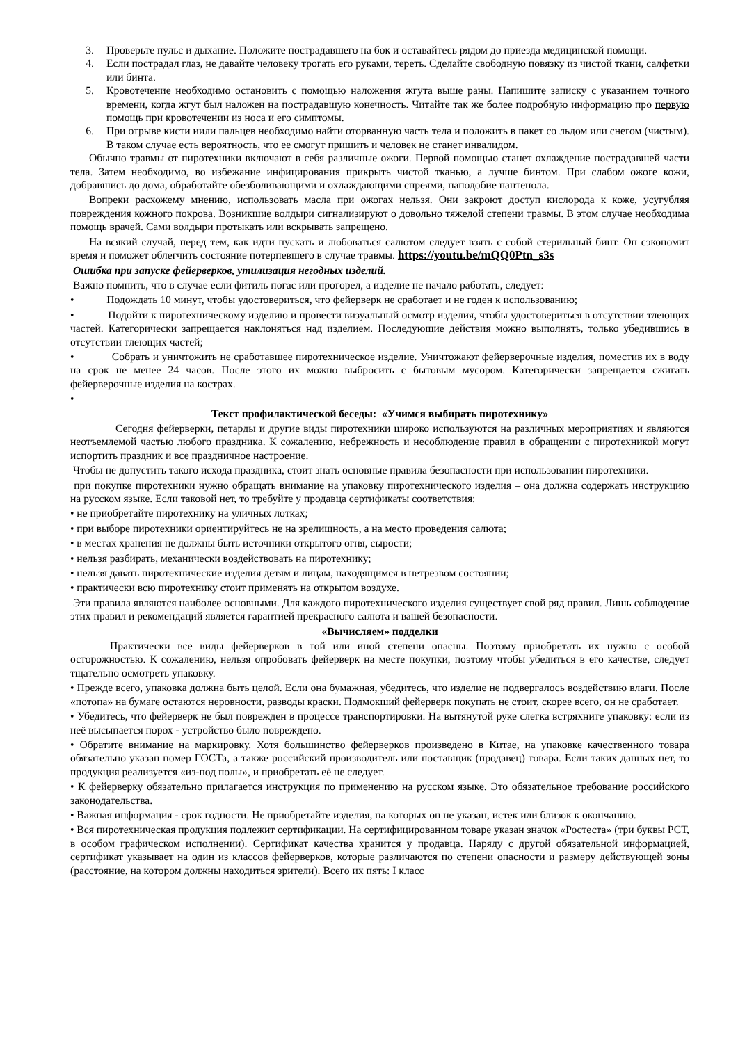3. Проверьте пульс и дыхание. Положите пострадавшего на бок и оставайтесь рядом до приезда медицинской помощи.
4. Если пострадал глаз, не давайте человеку трогать его руками, тереть. Сделайте свободную повязку из чистой ткани, салфетки или бинта.
5. Кровотечение необходимо остановить с помощью наложения жгута выше раны. Напишите записку с указанием точного времени, когда жгут был наложен на пострадавшую конечность. Читайте так же более подробную информацию про первую помощь при кровотечении из носа и его симптомы.
6. При отрыве кисти иили пальцев необходимо найти оторванную часть тела и положить в пакет со льдом или снегом (чистым). В таком случае есть вероятность, что ее смогут пришить и человек не станет инвалидом.
Обычно травмы от пиротехники включают в себя различные ожоги. Первой помощью станет охлаждение пострадавшей части тела. Затем необходимо, во избежание инфицирования прикрыть чистой тканью, а лучше бинтом. При слабом ожоге кожи, добравшись до дома, обработайте обезболивающими и охлаждающими спреями, наподобие пантенола.
Вопреки расхожему мнению, использовать масла при ожогах нельзя. Они закроют доступ кислорода к коже, усугубляя повреждения кожного покрова. Возникшие волдыри сигнализируют о довольно тяжелой степени травмы. В этом случае необходима помощь врачей. Сами волдыри протыкать или вскрывать запрещено.
На всякий случай, перед тем, как идти пускать и любоваться салютом следует взять с собой стерильный бинт. Он сэкономит время и поможет облегчить состояние потерпевшего в случае травмы. https://youtu.be/mQQ0Ptn_s3s
Ошибка при запуске фейерверков, утилизация негодных изделий.
Важно помнить, что в случае если фитиль погас или прогорел, а изделие не начало работать, следует:
• Подождать 10 минут, чтобы удостовериться, что фейерверк не сработает и не годен к использованию;
• Подойти к пиротехническому изделию и провести визуальный осмотр изделия, чтобы удостовериться в отсутствии тлеющих частей. Категорически запрещается наклоняться над изделием. Последующие действия можно выполнять, только убедившись в отсутствии тлеющих частей;
• Собрать и уничтожить не сработавшее пиротехническое изделие. Уничтожают фейерверочные изделия, поместив их в воду на срок не менее 24 часов. После этого их можно выбросить с бытовым мусором. Категорически запрещается сжигать фейерверочные изделия на кострах.
•
Текст профилактической беседы: «Учимся выбирать пиротехнику»
Сегодня фейерверки, петарды и другие виды пиротехники широко используются на различных мероприятиях и являются неотъемлемой частью любого праздника. К сожалению, небрежность и несоблюдение правил в обращении с пиротехникой могут испортить праздник и все праздничное настроение.
Чтобы не допустить такого исхода праздника, стоит знать основные правила безопасности при использовании пиротехники.
при покупке пиротехники нужно обращать внимание на упаковку пиротехнического изделия – она должна содержать инструкцию на русском языке. Если таковой нет, то требуйте у продавца сертификаты соответствия:
• не приобретайте пиротехнику на уличных лотках;
• при выборе пиротехники ориентируйтесь не на зрелищность, а на место проведения салюта;
• в местах хранения не должны быть источники открытого огня, сырости;
• нельзя разбирать, механически воздействовать на пиротехнику;
• нельзя давать пиротехнические изделия детям и лицам, находящимся в нетрезвом состоянии;
• практически всю пиротехнику стоит применять на открытом воздухе.
Эти правила являются наиболее основными. Для каждого пиротехнического изделия существует свой ряд правил. Лишь соблюдение этих правил и рекомендаций является гарантией прекрасного салюта и вашей безопасности.
«Вычисляем» подделки
Практически все виды фейерверков в той или иной степени опасны. Поэтому приобретать их нужно с особой осторожностью. К сожалению, нельзя опробовать фейерверк на месте покупки, поэтому чтобы убедиться в его качестве, следует тщательно осмотреть упаковку.
• Прежде всего, упаковка должна быть целой. Если она бумажная, убедитесь, что изделие не подвергалось воздействию влаги. После «потопа» на бумаге остаются неровности, разводы краски. Подмокший фейерверк покупать не стоит, скорее всего, он не сработает.
• Убедитесь, что фейерверк не был поврежден в процессе транспортировки. На вытянутой руке слегка встряхните упаковку: если из неё высыпается порох - устройство было повреждено.
• Обратите внимание на маркировку. Хотя большинство фейерверков произведено в Китае, на упаковке качественного товара обязательно указан номер ГОСТа, а также российский производитель или поставщик (продавец) товара. Если таких данных нет, то продукция реализуется «из-под полы», и приобретать её не следует.
• К фейерверку обязательно прилагается инструкция по применению на русском языке. Это обязательное требование российского законодательства.
• Важная информация - срок годности. Не приобретайте изделия, на которых он не указан, истек или близок к окончанию.
• Вся пиротехническая продукция подлежит сертификации. На сертифицированном товаре указан значок «Ростеста» (три буквы РСТ, в особом графическом исполнении). Сертификат качества хранится у продавца. Наряду с другой обязательной информацией, сертификат указывает на один из классов фейерверков, которые различаются по степени опасности и размеру действующей зоны (расстояние, на котором должны находиться зрители). Всего их пять: I класс